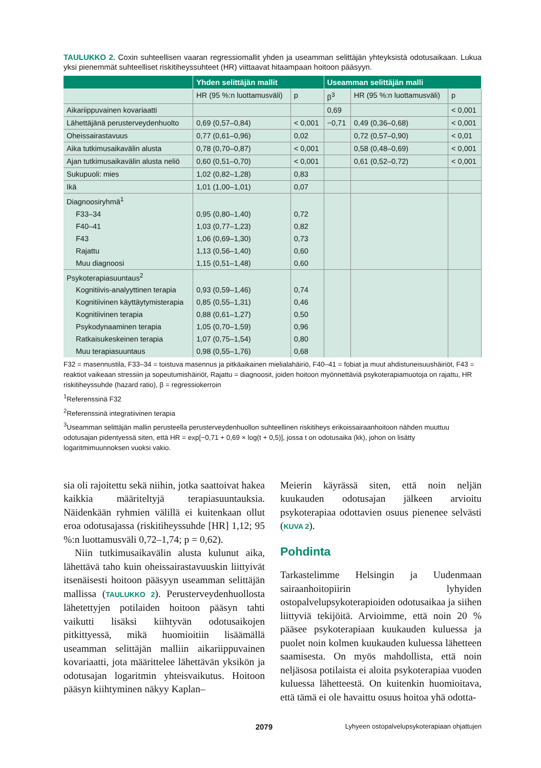TAULUKKO 2. Coxin suhteellisen vaaran regressiomallit yhden ja useamman selittäjän yhteyksistä odotusaikaan. Lukua yksi pienemmät suhteelliset riskitiheyssuhteet (HR) viittaavat hitaampaan hoitoon pääsyyn.
| | Yhden selittäjän mallit | | Useamman selittäjän malli | | |
| --- | --- | --- | --- | --- | --- |
| | HR (95 %:n luottamusväli) | p | β<sup>3</sup> | HR (95 %:n luottamusväli) | p |
| Aikariippuvainen kovariaatti | | | 0,69 | | < 0,001 |
| Lähettäjänä perusterveydenhuolto | 0,69 (0,57–0,84) | < 0,001 | −0,71 | 0,49 (0,36–0,68) | < 0,001 |
| Oheissairastavuus | 0,77 (0,61–0,96) | 0,02 | | 0,72 (0,57–0,90) | < 0,01 |
| Aika tutkimusaikavälin alusta | 0,78 (0,70–0,87) | < 0,001 | | 0,58 (0,48–0,69) | < 0,001 |
| Ajan tutkimusaikavälin alusta neliö | 0,60 (0,51–0,70) | < 0,001 | | 0,61 (0,52–0,72) | < 0,001 |
| Sukupuoli: mies | 1,02 (0,82–1,28) | 0,83 | | | |
| Ikä | 1,01 (1,00–1,01) | 0,07 | | | |
| Diagnoosiryhmä<sup>1</sup> | | | | | |
| F33–34 | 0,95 (0,80–1,40) | 0,72 | | | |
| F40–41 | 1,03 (0,77–1,23) | 0,82 | | | |
| F43 | 1,06 (0,69–1,30) | 0,73 | | | |
| Rajattu | 1,13 (0,56–1,40) | 0,60 | | | |
| Muu diagnoosi | 1,15 (0,51–1,48) | 0,60 | | | |
| Psykoterapiasuuntaus<sup>2</sup> | | | | | |
| Kognitiivis-analyyttinen terapia | 0,93 (0,59–1,46) | 0,74 | | | |
| Kognitiivinen käyttäytymisterapia | 0,85 (0,55–1,31) | 0,46 | | | |
| Kognitiivinen terapia | 0,88 (0,61–1,27) | 0,50 | | | |
| Psykodynaaminen terapia | 1,05 (0,70–1,59) | 0,96 | | | |
| Ratkaisukeskeinen terapia | 1,07 (0,75–1,54) | 0,80 | | | |
| Muu terapiasuuntaus | 0,98 (0,55–1,76) | 0,68 | | | |
F32 = masennustila, F33–34 = toistuva masennus ja pitkäaikainen mielialahäiriö, F40–41 = fobiat ja muut ahdistuneisuushäiriöt, F43 = reaktiot vaikeaan stressiin ja sopeutumishäiriöt, Rajattu = diagnoosit, joiden hoitoon myönnettäviä psykoterapiamuotoja on rajattu, HR riskitiheyssuhde (hazard ratio), β = regressiokerroin
<sup>1</sup> Referenssinä F32
<sup>2</sup> Referenssinä integratiivinen terapia
<sup>3</sup> Useamman selittäjän mallin perusteella perusterveydenhuollon suhteellinen riskitiheys erikoissairaanhoitoon nähden muuttuu odotusajan pidentyessä siten, että HR = exp[−0,71 + 0,69 × log(t + 0,5)], jossa t on odotusaika (kk), johon on lisätty logaritmimuunnoksen vuoksi vakio.
sia oli rajoitettu sekä niihin, jotka saattoivat hakea kaikkia määriteltyjä terapiasuuntauksia. Näidenkään ryhmien välillä ei kuitenkaan ollut eroa odotusajassa (riskitiheyssuhde [HR] 1,12; 95 %:n luottamusväli 0,72–1,74; p = 0,62).
Niin tutkimusaikavälin alusta kulunut aika, lähettävä taho kuin oheissairastavuuskin liittyivät itsenäisesti hoitoon pääsyyn useamman selittäjän mallissa (TAULUKKO 2). Perusterveydenhuollosta lähetettyjen potilaiden hoitoon pääsyn tahti vaikutti lisäksi kiihtyvän odotusaikojen pitkittyessä, mikä huomioitiin lisäämällä useamman selittäjän malliin aikariippuvainen kovariaatti, jota määrittelee lähettävän yksikön ja odotusajan logaritmin yhteisvaikutus. Hoitoon pääsyn kiihtyminen näkyy Kaplan–
Meierin käyrässä siten, että noin neljän kuukauden odotusajan jälkeen arvioitu psykoterapiaa odottavien osuus pienenee selvästi (KUVA 2).
Pohdinta
Tarkastelimme Helsingin ja Uudenmaan sairaanhoitopiirin lyhyiden ostopalvelupsykoterapioiden odotusaikaa ja siihen liittyviä tekijöitä. Arvioimme, että noin 20 % pääsee psykoterapiaan kuukauden kuluessa ja puolet noin kolmen kuukauden kuluessa lähetteen saamisesta. On myös mahdollista, että noin neljäsosa potilaista ei aloita psykoterapiaa vuoden kuluessa lähetteestä. On kuitenkin huomioitava, että tämä ei ole havaittu osuus hoitoa yhä odotta-
2079 Lyhyeen ostopalvelupsykoterapiaan ohjattujen